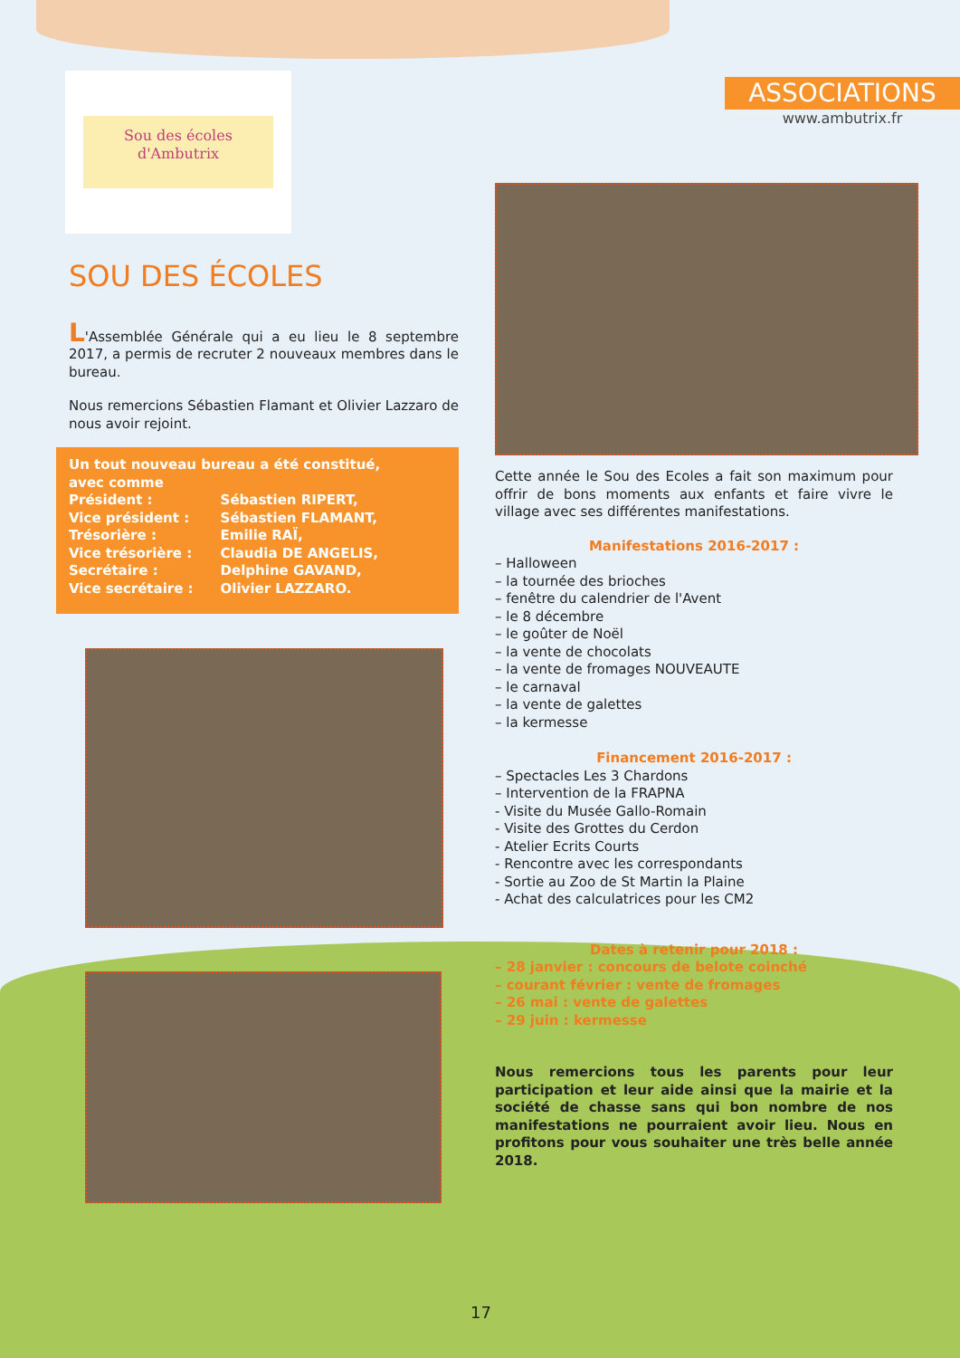ASSOCIATIONS
www.ambutrix.fr
Sou des écoles
d'Ambutrix
SOU DES ÉCOLES
L'Assemblée Générale qui a eu lieu le 8 septembre 2017, a permis de recruter 2 nouveaux membres dans le bureau.
Nous remercions Sébastien Flamant et Olivier Lazzaro de nous avoir rejoint.
Un tout nouveau bureau a été constitué,
avec comme
| Président : | Sébastien RIPERT, |
| Vice président : | Sébastien FLAMANT, |
| Trésorière : | Emilie RAÏ, |
| Vice trésorière : | Claudia DE ANGELIS, |
| Secrétaire : | Delphine GAVAND, |
| Vice secrétaire : | Olivier LAZZARO. |
Cette année le Sou des Ecoles a fait son maximum pour offrir de bons moments aux enfants et faire vivre le village avec ses différentes manifestations.
Manifestations 2016-2017 :
– Halloween
– la tournée des brioches
– fenêtre du calendrier de l'Avent
– le 8 décembre
– le goûter de Noël
– la vente de chocolats
– la vente de fromages NOUVEAUTE
– le carnaval
– la vente de galettes
– la kermesse
Financement 2016-2017 :
– Spectacles Les 3 Chardons
– Intervention de la FRAPNA
- Visite du Musée Gallo-Romain
- Visite des Grottes du Cerdon
- Atelier Ecrits Courts
- Rencontre avec les correspondants
- Sortie au Zoo de St Martin la Plaine
- Achat des calculatrices pour les CM2
Dates à retenir pour 2018 :
– 28 janvier : concours de belote coinché
– courant février : vente de fromages
– 26 mai : vente de galettes
– 29 juin : kermesse
Nous remercions tous les parents pour leur participation et leur aide ainsi que la mairie et la société de chasse sans qui bon nombre de nos manifestations ne pourraient avoir lieu. Nous en profitons pour vous souhaiter une très belle année 2018.
17